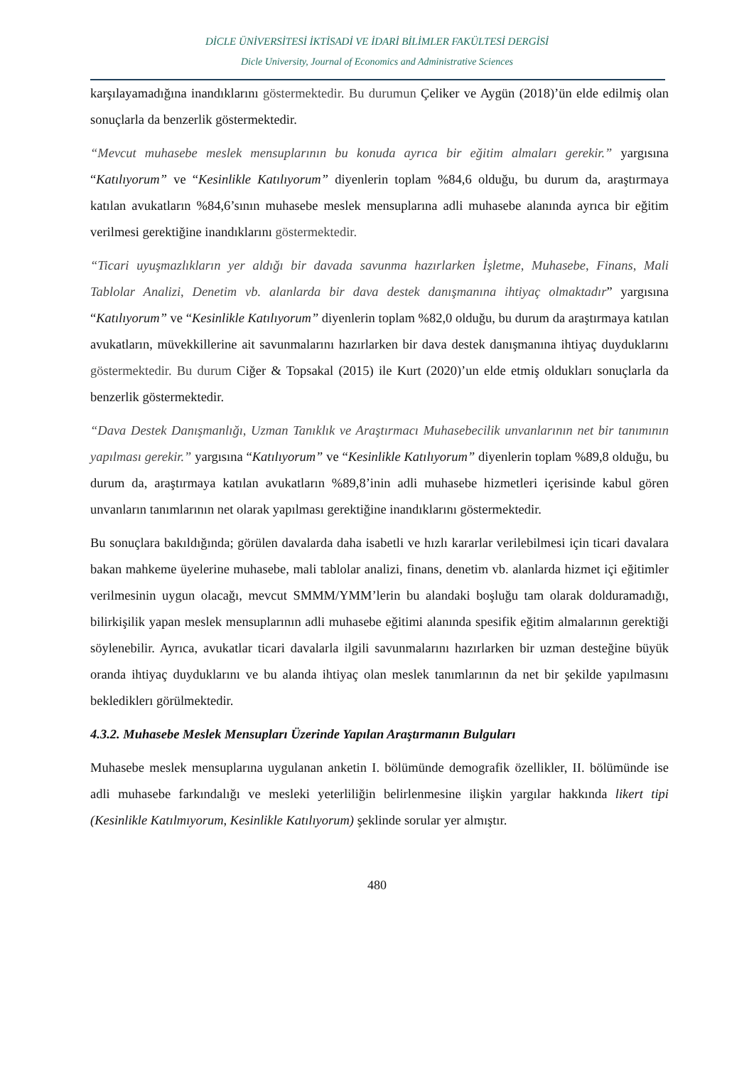DİCLE ÜNİVERSİTESİ İKTİSADİ VE İDARİ BİLİMLER FAKÜLTESİ DERGİSİ
Dicle University, Journal of Economics and Administrative Sciences
karşılayamadığına inandıklarını göstermektedir. Bu durumun Çeliker ve Aygün (2018)’ün elde edilmiş olan sonuçlarla da benzerlik göstermektedir.
“Mevcut muhasebe meslek mensuplarının bu konuda ayrıca bir eğitim almaları gerekir.” yargısına “Katılıyorum” ve “Kesinlikle Katılıyorum” diyenlerin toplam %84,6 olduğu, bu durum da, araştırmaya katılan avukatların %84,6’sının muhasebe meslek mensuplarına adli muhasebe alanında ayrıca bir eğitim verilmesi gerektiğine inandıklarını göstermektedir.
“Ticari uyuşmazlıkların yer aldığı bir davada savunma hazırlarken İşletme, Muhasebe, Finans, Mali Tablolar Analizi, Denetim vb. alanlarda bir dava destek danışmanına ihtiyaç olmaktadır” yargısına “Katılıyorum” ve “Kesinlikle Katılıyorum” diyenlerin toplam %82,0 olduğu, bu durum da araştırmaya katılan avukatların, müvekkillerine ait savunmalarını hazırlarken bir dava destek danışmanına ihtiyaç duyduklarını göstermektedir. Bu durum Ciğer & Topsakal (2015) ile Kurt (2020)’un elde etmiş oldukları sonuçlarla da benzerlik göstermektedir.
“Dava Destek Danışmanlığı, Uzman Tanıklık ve Araştırmacı Muhasebecilik unvanlarının net bir tanımının yapılması gerekir.” yargısına “Katılıyorum” ve “Kesinlikle Katılıyorum” diyenlerin toplam %89,8 olduğu, bu durum da, araştırmaya katılan avukatların %89,8’inin adli muhasebe hizmetleri içerisinde kabul gören unvanların tanımlarının net olarak yapılması gerektiğine inandıklarını göstermektedir.
Bu sonuçlara bakıldığında; görülen davalarda daha isabetli ve hızlı kararlar verilebilmesi için ticari davalara bakan mahkeme üyelerine muhasebe, mali tablolar analizi, finans, denetim vb. alanlarda hizmet içi eğitimler verilmesinin uygun olacağı, mevcut SMMM/YMM’lerin bu alandaki boşluğu tam olarak dolduramadığı, bilirkişilik yapan meslek mensuplarının adli muhasebe eğitimi alanında spesifik eğitim almalarının gerektiği söylenebilir. Ayrıca, avukatlar ticari davalarla ilgili savunmalarını hazırlarken bir uzman desteğine büyük oranda ihtiyaç duyduklarını ve bu alanda ihtiyaç olan meslek tanımlarının da net bir şekilde yapılmasını beklediklerı görülmektedir.
4.3.2. Muhasebe Meslek Mensupları Üzerinde Yapılan Araştırmanın Bulguları
Muhasebe meslek mensuplarına uygulanan anketin I. bölümünde demografik özellikler, II. bölümünde ise adli muhasebe farkındalığı ve mesleki yeterliliğin belirlenmesine ilişkin yargılar hakkında likert tipi (Kesinlikle Katılmıyorum, Kesinlikle Katılıyorum) şeklinde sorular yer almıştır.
480